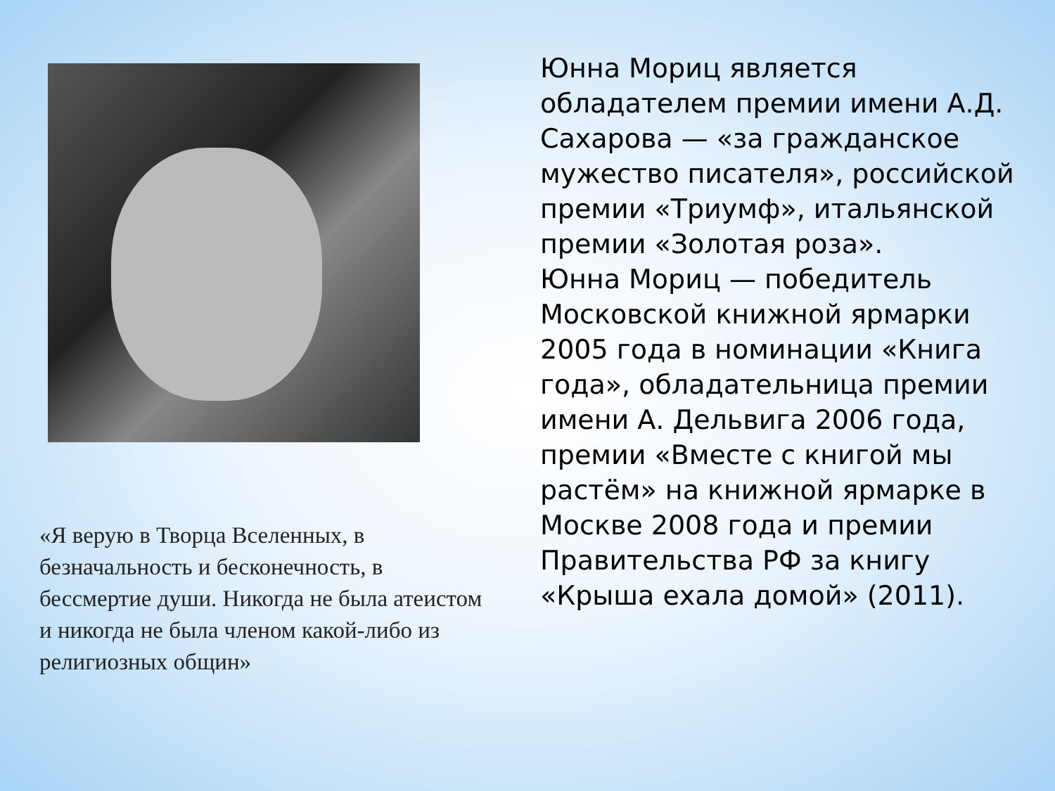«Я верую в Творца Вселенных, в безначальность и бесконечность, в бессмертие души. Никогда не была атеистом и никогда не была членом какой-либо из религиозных общин»
Юнна Мориц является обладателем премии имени А.Д. Сахарова — «за гражданское мужество писателя», российской премии «Триумф», итальянской премии «Золотая роза».
Юнна Мориц — победитель Московской книжной ярмарки 2005 года в номинации «Книга года», обладательница премии имени А. Дельвига 2006 года, премии «Вместе с книгой мы растём» на книжной ярмарке в Москве 2008 года и премии Правительства РФ за книгу «Крыша ехала домой» (2011).